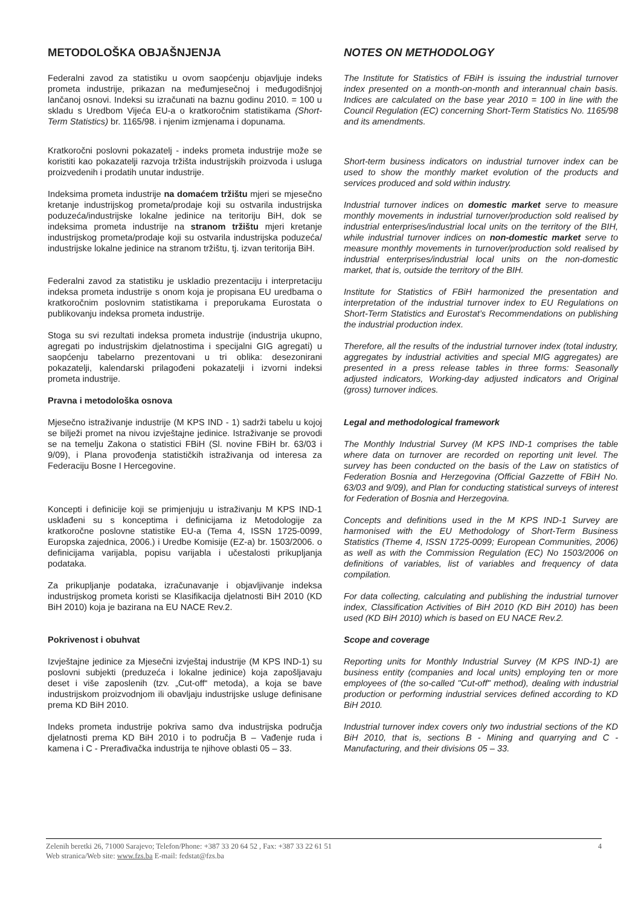METODOLOŠKA OBJAŠNJENJA
Federalni zavod za statistiku u ovom saopćenju objavljuje indeks prometa industrije, prikazan na međumjesečnoj i međugodišnjoj lančanoj osnovi. Indeksi su izračunati na baznu godinu 2010. = 100 u skladu s Uredbom Vijeća EU-a o kratkoročnim statistikama (Short-Term Statistics) br. 1165/98. i njenim izmjenama i dopunama.
Kratkoročni poslovni pokazatelj - indeks prometa industrije može se koristiti kao pokazatelji razvoja tržišta industrijskih proizvoda i usluga proizvedenih i prodatih unutar industrije.
Indeksima prometa industrije na domaćem tržištu mjeri se mjesečno kretanje industrijskog prometa/prodaje koji su ostvarila industrijska poduzeća/industrijske lokalne jedinice na teritoriju BiH, dok se indeksima prometa industrije na stranom tržištu mjeri kretanje industrijskog prometa/prodaje koji su ostvarila industrijska poduzeća/ industrijske lokalne jedinice na stranom tržištu, tj. izvan teritorija BiH.
Federalni zavod za statistiku je uskladio prezentaciju i interpretaciju indeksa prometa industrije s onom koja je propisana EU uredbama o kratkoročnim poslovnim statistikama i preporukama Eurostata o publikovanju indeksa prometa industrije.
Stoga su svi rezultati indeksa prometa industrije (industrija ukupno, agregati po industrijskim djelatnostima i specijalni GIG agregati) u saopćenju tabelarno prezentovani u tri oblika: desezonirani pokazatelji, kalendarski prilagođeni pokazatelji i izvorni indeksi prometa industrije.
Pravna i metodološka osnova
Mjesečno istraživanje industrije (M KPS IND - 1) sadrži tabelu u kojoj se bilježi promet na nivou izvještajne jedinice. Istraživanje se provodi se na temelju Zakona o statistici FBiH (Sl. novine FBiH br. 63/03 i 9/09), i Plana provođenja statističkih istraživanja od interesa za Federaciju Bosne I Hercegovine.
Koncepti i definicije koji se primjenjuju u istraživanju M KPS IND-1 usklađeni su s konceptima i definicijama iz Metodologije za kratkoročne poslovne statistike EU-a (Tema 4, ISSN 1725-0099, Europska zajednica, 2006.) i Uredbe Komisije (EZ-a) br. 1503/2006. o definicijama varijabla, popisu varijabla i učestalosti prikupljanja podataka.
Za prikupljanje podataka, izračunavanje i objavljivanje indeksa industrijskog prometa koristi se Klasifikacija djelatnosti BiH 2010 (KD BiH 2010) koja je bazirana na EU NACE Rev.2.
Pokrivenost i obuhvat
Izvještajne jedinice za Mjesečni izvještaj industrije (M KPS IND-1) su poslovni subjekti (preduzeća i lokalne jedinice) koja zapošljavaju deset i više zaposlenih (tzv. „Cut-off“ metoda), a koja se bave industrijskom proizvodnjom ili obavljaju industrijske usluge definisane prema KD BiH 2010.
Indeks prometa industrije pokriva samo dva industrijska područja djelatnosti prema KD BiH 2010 i to područja B – Vađenje ruda i kamena i C - Prerađivačka industrija te njihove oblasti 05 – 33.
NOTES ON METHODOLOGY
The Institute for Statistics of FBiH is issuing the industrial turnover index presented on a month-on-month and interannual chain basis. Indices are calculated on the base year 2010 = 100 in line with the Council Regulation (EC) concerning Short-Term Statistics No. 1165/98 and its amendments.
Short-term business indicators on industrial turnover index can be used to show the monthly market evolution of the products and services produced and sold within industry.
Industrial turnover indices on domestic market serve to measure monthly movements in industrial turnover/production sold realised by industrial enterprises/industrial local units on the territory of the BIH, while industrial turnover indices on non-domestic market serve to measure monthly movements in turnover/production sold realised by industrial enterprises/industrial local units on the non-domestic market, that is, outside the territory of the BIH.
Institute for Statistics of FBiH harmonized the presentation and interpretation of the industrial turnover index to EU Regulations on Short-Term Statistics and Eurostat’s Recommendations on publishing the industrial production index.
Therefore, all the results of the industrial turnover index (total industry, aggregates by industrial activities and special MIG aggregates) are presented in a press release tables in three forms: Seasonally adjusted indicators, Working-day adjusted indicators and Original (gross) turnover indices.
Legal and methodological framework
The Monthly Industrial Survey (M KPS IND-1 comprises the table where data on turnover are recorded on reporting unit level. The survey has been conducted on the basis of the Law on statistics of Federation Bosnia and Herzegovina (Official Gazzette of FBiH No. 63/03 and 9/09), and Plan for conducting statistical surveys of interest for Federation of Bosnia and Herzegovina.
Concepts and definitions used in the M KPS IND-1 Survey are harmonised with the EU Methodology of Short-Term Business Statistics (Theme 4, ISSN 1725-0099; European Communities, 2006) as well as with the Commission Regulation (EC) No 1503/2006 on definitions of variables, list of variables and frequency of data compilation.
For data collecting, calculating and publishing the industrial turnover index, Classification Activities of BiH 2010 (KD BiH 2010) has been used (KD BiH 2010) which is based on EU NACE Rev.2.
Scope and coverage
Reporting units for Monthly Industrial Survey (M KPS IND-1) are business entity (companies and local units) employing ten or more employees of (the so-called "Cut-off" method), dealing with industrial production or performing industrial services defined according to KD BiH 2010.
Industrial turnover index covers only two industrial sections of the KD BiH 2010, that is, sections B - Mining and quarrying and C - Manufacturing, and their divisions 05 – 33.
4 Zelenih beretki 26, 71000 Sarajevo; Telefon/Phone: +387 33 20 64 52 , Fax: +387 33 22 61 51
Web stranica/Web site: www.fzs.ba E-mail: fedstat@fzs.ba